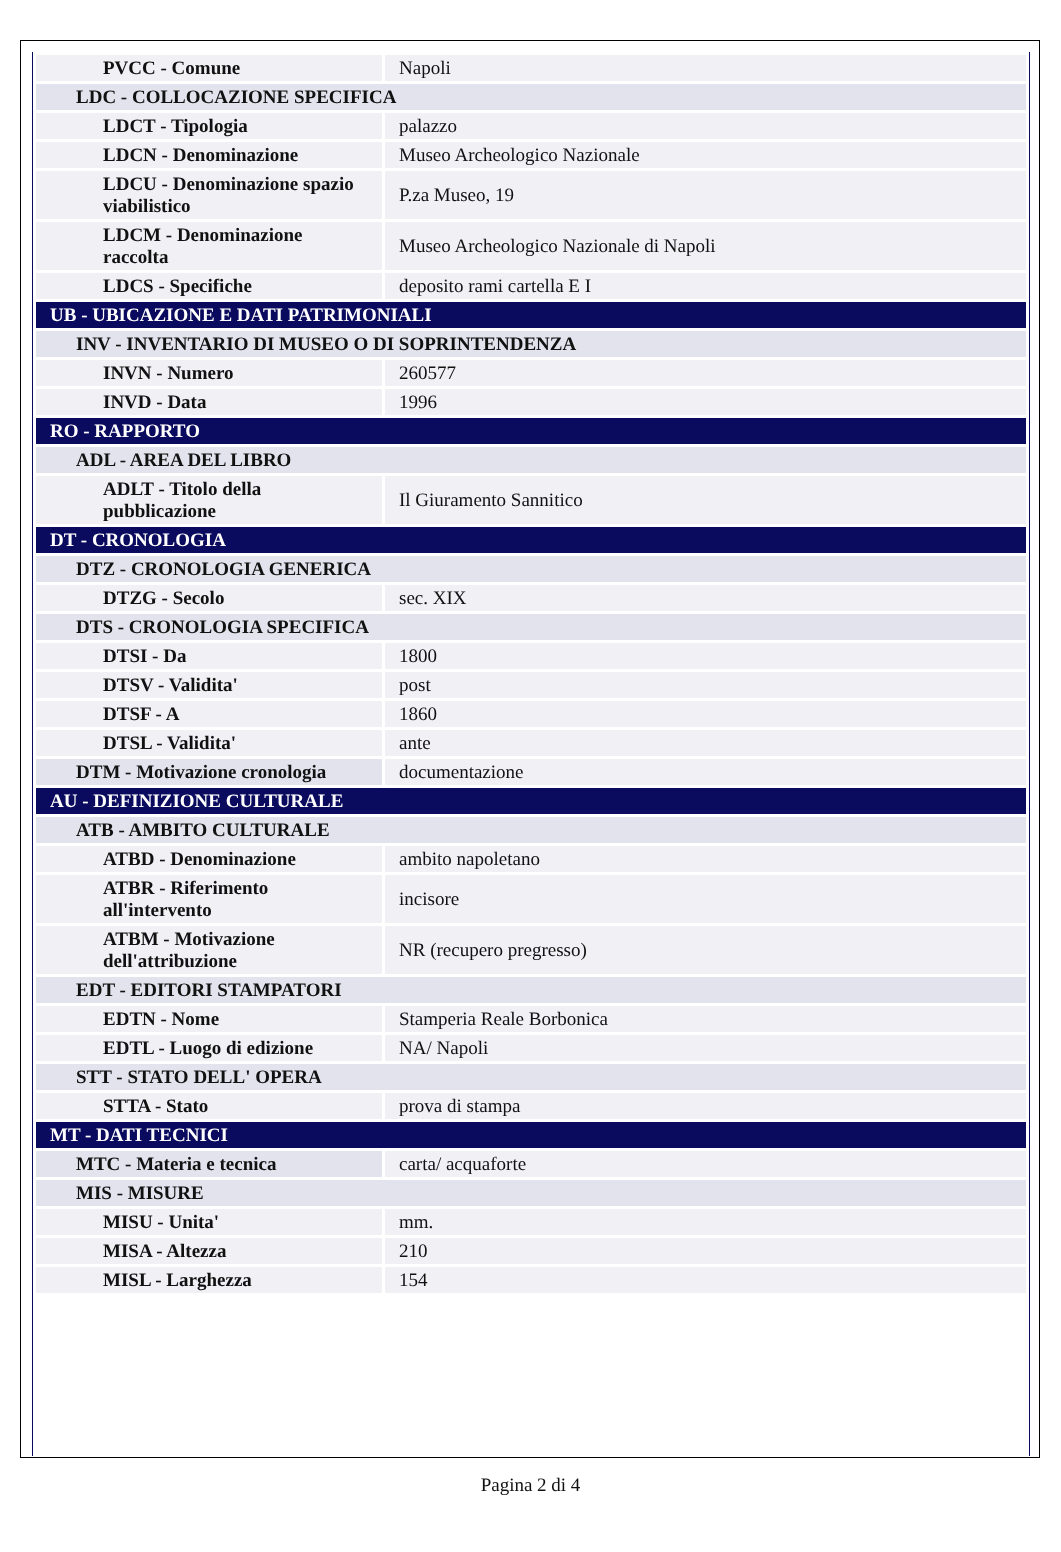| PVCC - Comune | Napoli |
| LDC - COLLOCAZIONE SPECIFICA | |
| LDCT - Tipologia | palazzo |
| LDCN - Denominazione | Museo Archeologico Nazionale |
| LDCU - Denominazione spazio viabilistico | P.za Museo, 19 |
| LDCM - Denominazione raccolta | Museo Archeologico Nazionale di Napoli |
| LDCS - Specifiche | deposito rami cartella E I |
| UB - UBICAZIONE E DATI PATRIMONIALI | |
| INV - INVENTARIO DI MUSEO O DI SOPRINTENDENZA | |
| INVN - Numero | 260577 |
| INVD - Data | 1996 |
| RO - RAPPORTO | |
| ADL - AREA DEL LIBRO | |
| ADLT - Titolo della pubblicazione | Il Giuramento Sannitico |
| DT - CRONOLOGIA | |
| DTZ - CRONOLOGIA GENERICA | |
| DTZG - Secolo | sec. XIX |
| DTS - CRONOLOGIA SPECIFICA | |
| DTSI - Da | 1800 |
| DTSV - Validita' | post |
| DTSF - A | 1860 |
| DTSL - Validita' | ante |
| DTM - Motivazione cronologia | documentazione |
| AU - DEFINIZIONE CULTURALE | |
| ATB - AMBITO CULTURALE | |
| ATBD - Denominazione | ambito napoletano |
| ATBR - Riferimento all'intervento | incisore |
| ATBM - Motivazione dell'attribuzione | NR (recupero pregresso) |
| EDT - EDITORI STAMPATORI | |
| EDTN - Nome | Stamperia Reale Borbonica |
| EDTL - Luogo di edizione | NA/ Napoli |
| STT - STATO DELL' OPERA | |
| STTA - Stato | prova di stampa |
| MT - DATI TECNICI | |
| MTC - Materia e tecnica | carta/ acquaforte |
| MIS - MISURE | |
| MISU - Unita' | mm. |
| MISA - Altezza | 210 |
| MISL - Larghezza | 154 |
Pagina 2 di 4